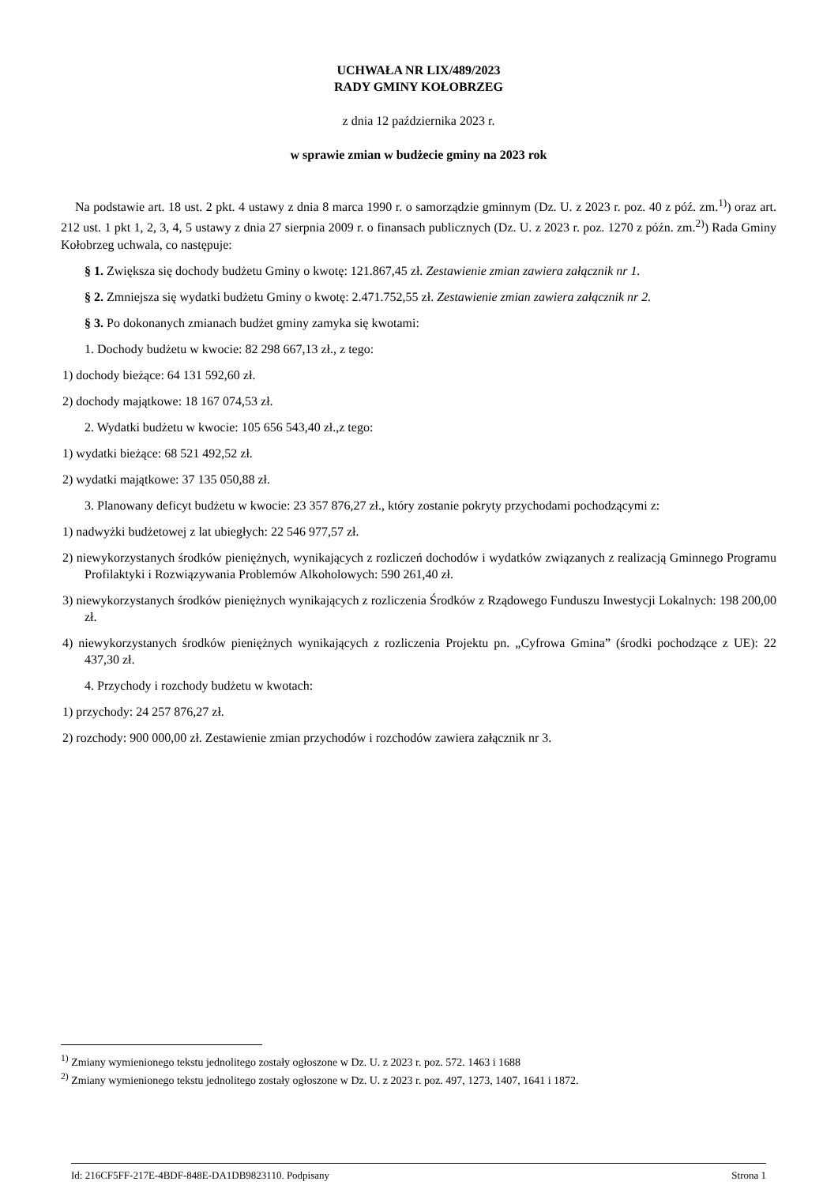UCHWAŁA NR LIX/489/2023
RADY GMINY KOŁOBRZEG
z dnia 12 października 2023 r.
w sprawie zmian w budżecie gminy na 2023 rok
Na podstawie art. 18 ust. 2 pkt. 4 ustawy z dnia 8 marca 1990 r. o samorządzie gminnym (Dz. U. z 2023 r. poz. 40 z póź. zm.<sup>1)</sup>) oraz art. 212 ust. 1 pkt 1, 2, 3, 4, 5 ustawy z dnia 27 sierpnia 2009 r. o finansach publicznych (Dz. U. z 2023 r. poz. 1270 z późn. zm.<sup>2)</sup>) Rada Gminy Kołobrzeg uchwala, co następuje:
§ 1. Zwiększa się dochody budżetu Gminy o kwotę: 121.867,45 zł. Zestawienie zmian zawiera załącznik nr 1.
§ 2. Zmniejsza się wydatki budżetu Gminy o kwotę: 2.471.752,55 zł. Zestawienie zmian zawiera załącznik nr 2.
§ 3. Po dokonanych zmianach budżet gminy zamyka się kwotami:
1. Dochody budżetu w kwocie: 82 298 667,13 zł., z tego:
1) dochody bieżące: 64 131 592,60 zł.
2) dochody majątkowe: 18 167 074,53 zł.
2. Wydatki budżetu w kwocie: 105 656 543,40 zł.,z tego:
1) wydatki bieżące: 68 521 492,52 zł.
2) wydatki majątkowe: 37 135 050,88 zł.
3. Planowany deficyt budżetu w kwocie: 23 357 876,27 zł., który zostanie pokryty przychodami pochodzącymi z:
1) nadwyżki budżetowej z lat ubiegłych: 22 546 977,57 zł.
2) niewykorzystanych środków pieniężnych, wynikających z rozliczeń dochodów i wydatków związanych z realizacją Gminnego Programu Profilaktyki i Rozwiązywania Problemów Alkoholowych: 590 261,40 zł.
3) niewykorzystanych środków pieniężnych wynikających z rozliczenia Środków z Rządowego Funduszu Inwestycji Lokalnych: 198 200,00 zł.
4) niewykorzystanych środków pieniężnych wynikających z rozliczenia Projektu pn. „Cyfrowa Gmina” (środki pochodzące z UE): 22 437,30 zł.
4. Przychody i rozchody budżetu w kwotach:
1) przychody: 24 257 876,27 zł.
2) rozchody: 900 000,00 zł. Zestawienie zmian przychodów i rozchodów zawiera załącznik nr 3.
<sup>1)</sup> Zmiany wymienionego tekstu jednolitego zostały ogłoszone w Dz. U. z 2023 r. poz. 572. 1463 i 1688
<sup>2)</sup> Zmiany wymienionego tekstu jednolitego zostały ogłoszone w Dz. U. z 2023 r. poz. 497, 1273, 1407, 1641 i 1872.
Id: 216CF5FF-217E-4BDF-848E-DA1DB9823110. Podpisany Strona 1